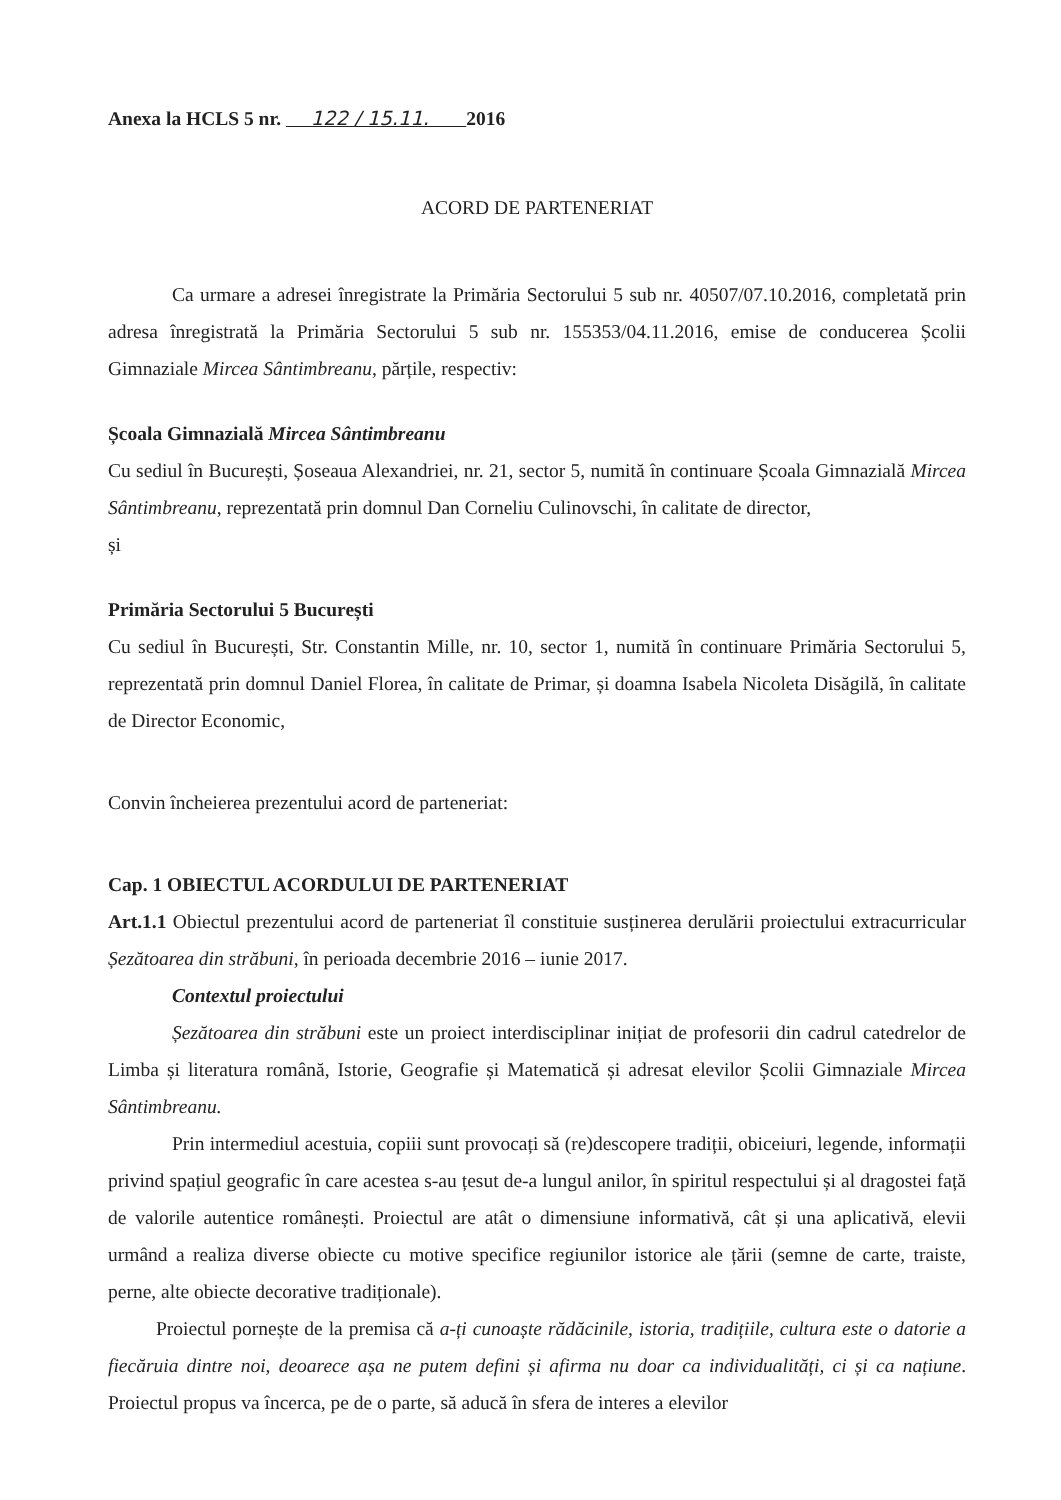Anexa la HCLS 5 nr. 122 / 15.11. 2016
ACORD DE PARTENERIAT
Ca urmare a adresei înregistrate la Primăria Sectorului 5 sub nr. 40507/07.10.2016, completată prin adresa înregistrată la Primăria Sectorului 5 sub nr. 155353/04.11.2016, emise de conducerea Școlii Gimnaziale Mircea Sântimbreanu, părțile, respectiv:
Școala Gimnazială Mircea Sântimbreanu
Cu sediul în București, Șoseaua Alexandriei, nr. 21, sector 5, numită în continuare Școala Gimnazială Mircea Sântimbreanu, reprezentată prin domnul Dan Corneliu Culinovschi, în calitate de director,
și
Primăria Sectorului 5 București
Cu sediul în București, Str. Constantin Mille, nr. 10, sector 1, numită în continuare Primăria Sectorului 5, reprezentată prin domnul Daniel Florea, în calitate de Primar, și doamna Isabela Nicoleta Disăgilă, în calitate de Director Economic,
Convin încheierea prezentului acord de parteneriat:
Cap. 1 OBIECTUL ACORDULUI DE PARTENERIAT
Art.1.1 Obiectul prezentului acord de parteneriat îl constituie susținerea derulării proiectului extracurricular Șezătoarea din străbuni, în perioada decembrie 2016 – iunie 2017.
Contextul proiectului
Șezătoarea din străbuni este un proiect interdisciplinar inițiat de profesorii din cadrul catedrelor de Limba și literatura română, Istorie, Geografie și Matematică și adresat elevilor Școlii Gimnaziale Mircea Sântimbreanu.
Prin intermediul acestuia, copiii sunt provocați să (re)descopere tradiții, obiceiuri, legende, informații privind spațiul geografic în care acestea s-au țesut de-a lungul anilor, în spiritul respectului și al dragostei față de valorile autentice românești. Proiectul are atât o dimensiune informativă, cât și una aplicativă, elevii urmând a realiza diverse obiecte cu motive specifice regiunilor istorice ale țării (semne de carte, traiste, perne, alte obiecte decorative tradiționale).
Proiectul pornește de la premisa că a-ți cunoaște rădăcinile, istoria, tradițiile, cultura este o datorie a fiecăruia dintre noi, deoarece așa ne putem defini și afirma nu doar ca individualități, ci și ca națiune. Proiectul propus va încerca, pe de o parte, să aducă în sfera de interes a elevilor